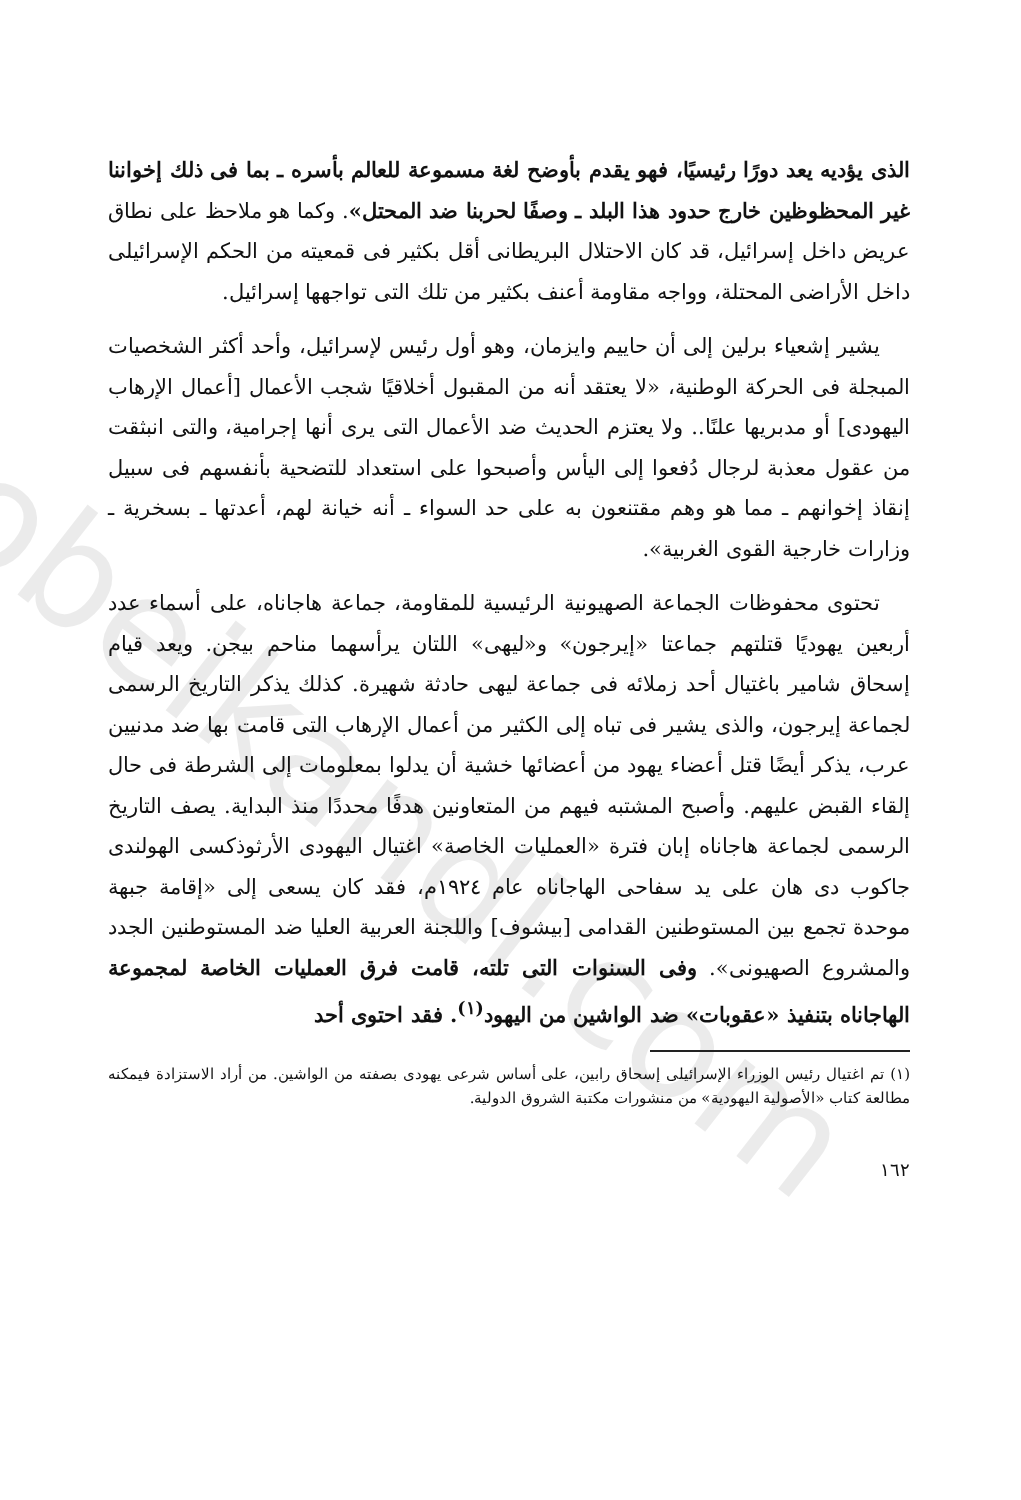obeikandl.com
الذى يؤديه يعد دورًا رئيسيًا، فهو يقدم بأوضح لغة مسموعة للعالم بأسره ـ بما فى ذلك إخواننا غير المحظوظين خارج حدود هذا البلد ـ وصفًا لحربنا ضد المحتل». وكما هو ملاحظ على نطاق عريض داخل إسرائيل، قد كان الاحتلال البريطانى أقل بكثير فى قمعيته من الحكم الإسرائيلى داخل الأراضى المحتلة، وواجه مقاومة أعنف بكثير من تلك التى تواجهها إسرائيل.
يشير إشعياء برلين إلى أن حاييم وايزمان، وهو أول رئيس لإسرائيل، وأحد أكثر الشخصيات المبجلة فى الحركة الوطنية، «لا يعتقد أنه من المقبول أخلاقيًا شجب الأعمال [أعمال الإرهاب اليهودى] أو مدبريها علنًا.. ولا يعتزم الحديث ضد الأعمال التى يرى أنها إجرامية، والتى انبثقت من عقول معذبة لرجال دُفعوا إلى اليأس وأصبحوا على استعداد للتضحية بأنفسهم فى سبيل إنقاذ إخوانهم ـ مما هو وهم مقتنعون به على حد السواء ـ أنه خيانة لهم، أعدتها ـ بسخرية ـ وزارات خارجية القوى الغربية».
تحتوى محفوظات الجماعة الصهيونية الرئيسية للمقاومة، جماعة هاجاناه، على أسماء عدد أربعين يهوديًا قتلتهم جماعتا «إيرجون» و«ليهى» اللتان يرأسهما مناحم بيجن. ويعد قيام إسحاق شامير باغتيال أحد زملائه فى جماعة ليهى حادثة شهيرة. كذلك يذكر التاريخ الرسمى لجماعة إيرجون، والذى يشير فى تباه إلى الكثير من أعمال الإرهاب التى قامت بها ضد مدنيين عرب، يذكر أيضًا قتل أعضاء يهود من أعضائها خشية أن يدلوا بمعلومات إلى الشرطة فى حال إلقاء القبض عليهم. وأصبح المشتبه فيهم من المتعاونين هدفًا محددًا منذ البداية. يصف التاريخ الرسمى لجماعة هاجاناه إبان فترة «العمليات الخاصة» اغتيال اليهودى الأرثوذكسى الهولندى جاكوب دى هان على يد سفاحى الهاجاناه عام ١٩٢٤م، فقد كان يسعى إلى «إقامة جبهة موحدة تجمع بين المستوطنين القدامى [بيشوف] واللجنة العربية العليا ضد المستوطنين الجدد والمشروع الصهيونى». وفى السنوات التى تلته، قامت فرق العمليات الخاصة لمجموعة الهاجاناه بتنفيذ «عقوبات» ضد الواشين من اليهود<sup>(١)</sup>. فقد احتوى أحد
(١) تم اغتيال رئيس الوزراء الإسرائيلى إسحاق رابين، على أساس شرعى يهودى بصفته من الواشين. من أراد الاستزادة فيمكنه مطالعة كتاب «الأصولية اليهودية» من منشورات مكتبة الشروق الدولية.
١٦٢